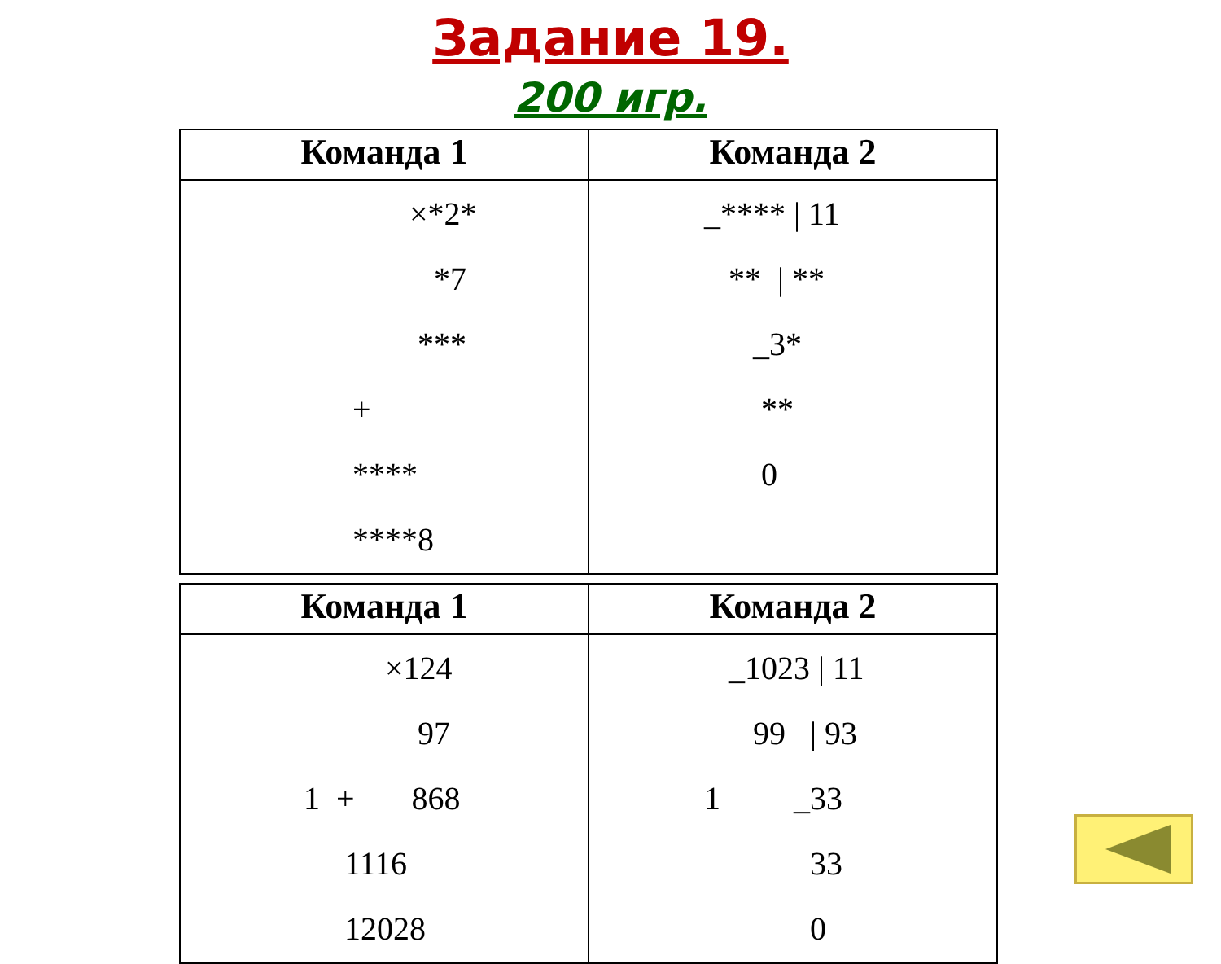Задание 19.
200 игр.
| Команда 1 | Команда 2 |
| --- | --- |
| ×*2* *7 *** + **** ****8 | _**** / 11 ** / ** _3* ** 0 |
| Команда 1 | Команда 2 |
| --- | --- |
| ×124 97 1 + 868 1116 12028 | _1023 / 11 99 / 93 1 _33 33 0 |